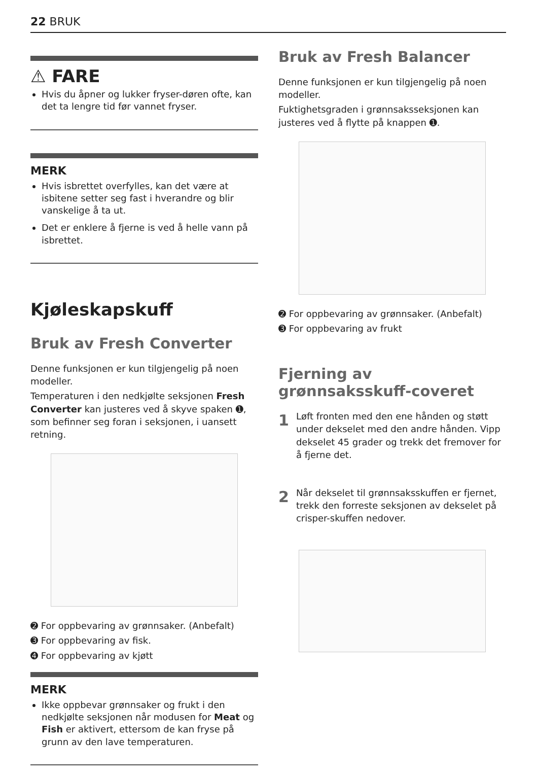22 BRUK
⚠ FARE
Hvis du åpner og lukker fryser-døren ofte, kan det ta lengre tid før vannet fryser.
MERK
Hvis isbrettet overfylles, kan det være at isbitene setter seg fast i hverandre og blir vanskelige å ta ut.
Det er enklere å fjerne is ved å helle vann på isbrettet.
Kjøleskapskuff
Bruk av Fresh Converter
Denne funksjonen er kun tilgjengelig på noen modeller.
Temperaturen i den nedkjølte seksjonen Fresh Converter kan justeres ved å skyve spaken ➊, som befinner seg foran i seksjonen, i uansett retning.
➋ For oppbevaring av grønnsaker. (Anbefalt)
➌ For oppbevaring av fisk.
➍ For oppbevaring av kjøtt
MERK
Ikke oppbevar grønnsaker og frukt i den nedkjølte seksjonen når modusen for Meat og Fish er aktivert, ettersom de kan fryse på grunn av den lave temperaturen.
Bruk av Fresh Balancer
Denne funksjonen er kun tilgjengelig på noen modeller.
Fuktighetsgraden i grønnsaksseksjonen kan justeres ved å flytte på knappen ➊.
➋ For oppbevaring av grønnsaker. (Anbefalt)
➌ For oppbevaring av frukt
Fjerning av grønnsaksskuff-coveret
1 Løft fronten med den ene hånden og støtt under dekselet med den andre hånden. Vipp dekselet 45 grader og trekk det fremover for å fjerne det.
2 Når dekselet til grønnsaksskuffen er fjernet, trekk den forreste seksjonen av dekselet på crisper-skuffen nedover.